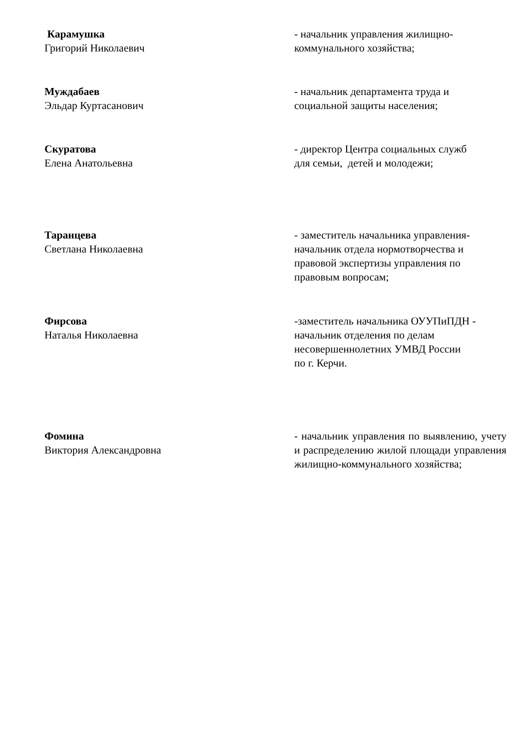Карамушка
Григорий Николаевич
- начальник управления жилищно-
коммунального хозяйства;
Муждабаев
Эльдар Куртасанович
- начальник департамента труда и
социальной защиты населения;
Скуратова
Елена Анатольевна
- директор Центра социальных служб
для семьи, детей и молодежи;
Таранцева
Светлана Николаевна
- заместитель начальника управления-
начальник отдела нормотворчества и
правовой экспертизы управления по
правовым вопросам;
Фирсова
Наталья Николаевна
-заместитель начальника ОУУПиПДН -
начальник отделения по делам
несовершеннолетних УМВД России
по г. Керчи.
Фомина
Виктория Александровна
- начальник управления по выявлению, учету и распределению жилой площади управления жилищно-коммунального хозяйства;